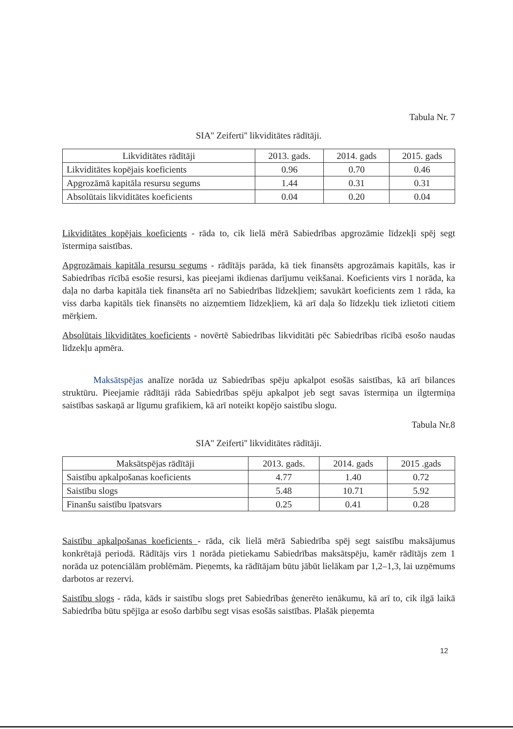Tabula Nr. 7
SIA'' Zeiferti'' likviditātes rādītāji.
| Likviditātes rādītāji | 2013. gads. | 2014. gads | 2015. gads |
| --- | --- | --- | --- |
| Likviditātes kopējais koeficients | 0.96 | 0.70 | 0.46 |
| Apgrozāmā kapitāla resursu segums | 1.44 | 0.31 | 0.31 |
| Absolūtais likviditātes koeficients | 0.04 | 0.20 | 0.04 |
Likviditātes kopējais koeficients - rāda to, cik lielā mērā Sabiedrības apgrozāmie līdzekļi spēj segt īstermiņa saistības.
Apgrozāmais kapitāla resursu segums - rādītājs parāda, kā tiek finansēts apgrozāmais kapitāls, kas ir Sabiedrības rīcībā esošie resursi, kas pieejami ikdienas darījumu veikšanai. Koeficients virs 1 norāda, ka daļa no darba kapitāla tiek finansēta arī no Sabiedrības līdzekļiem; savukārt koeficients zem 1 rāda, ka viss darba kapitāls tiek finansēts no aizņemtiem līdzekļiem, kā arī daļa šo līdzekļu tiek izlietoti citiem mērķiem.
Absolūtais likviditātes koeficients - novērtē Sabiedrības likviditāti pēc Sabiedrības rīcībā esošo naudas līdzekļu apmēra.
Maksātspējas analīze norāda uz Sabiedrības spēju apkalpot esošās saistības, kā arī bilances struktūru. Pieejamie rādītāji rāda Sabiedrības spēju apkalpot jeb segt savas īstermiņa un ilgtermiņa saistības saskaņā ar līgumu grafikiem, kā arī noteikt kopējo saistību slogu.
Tabula Nr.8
SIA'' Zeiferti'' likviditātes rādītāji.
| Maksātspējas rādītāji | 2013. gads. | 2014. gads | 2015 .gads |
| --- | --- | --- | --- |
| Saistību apkalpošanas koeficients | 4.77 | 1.40 | 0.72 |
| Saistību slogs | 5.48 | 10.71 | 5.92 |
| Finanšu saistību īpatsvars | 0.25 | 0.41 | 0.28 |
Saistību apkalpošanas koeficients - rāda, cik lielā mērā Sabiedrība spēj segt saistību maksājumus konkrētajā periodā. Rādītājs virs 1 norāda pietiekamu Sabiedrības maksātspēju, kamēr rādītājs zem 1 norāda uz potenciālām problēmām. Pieņemts, ka rādītājam būtu jābūt lielākam par 1,2–1,3, lai uzņēmums darbotos ar rezervi.
Saistību slogs - rāda, kāds ir saistību slogs pret Sabiedrības ģenerēto ienākumu, kā arī to, cik ilgā laikā Sabiedrība būtu spējīga ar esošo darbību segt visas esošās saistības. Plašāk pieņemta
12